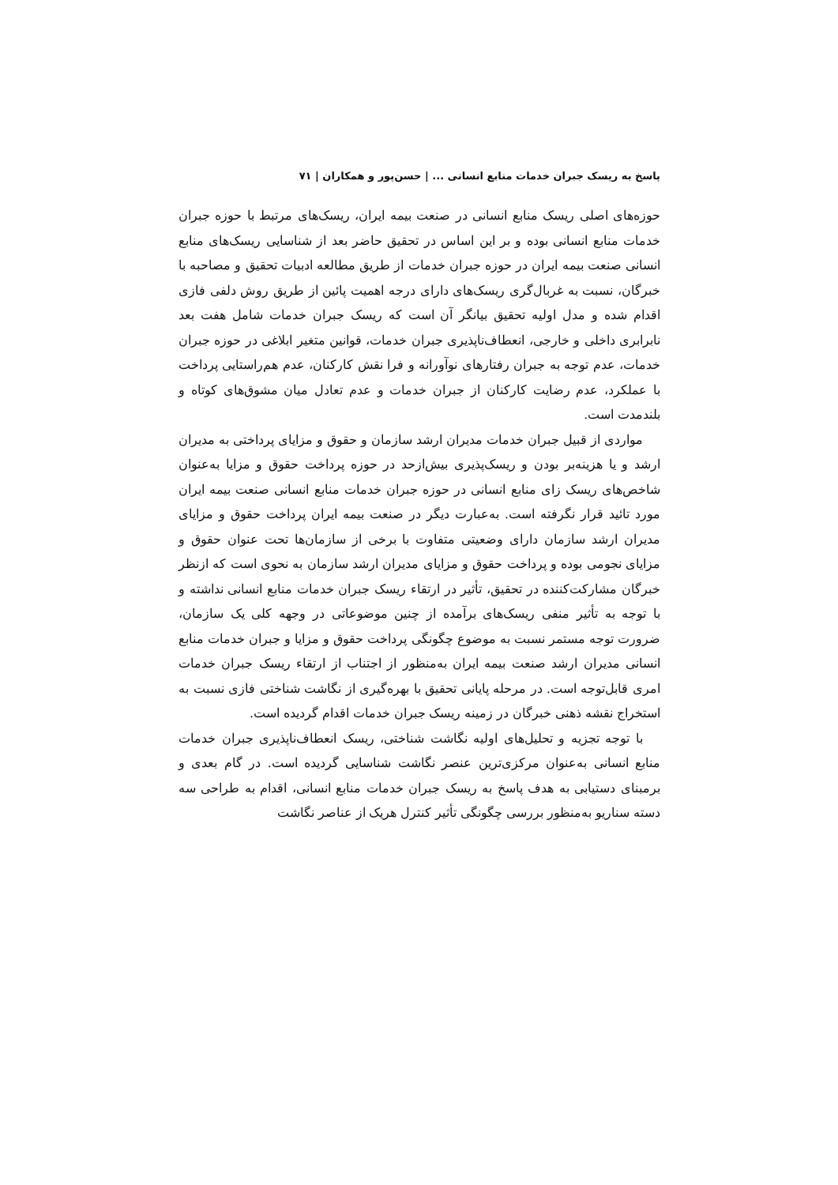پاسخ به ریسک جبران خدمات منابع انسانی ... | حسن‌پور و همکاران | ۷۱
حوزه‌های اصلی ریسک منابع انسانی در صنعت بیمه ایران، ریسک‌های مرتبط با حوزه جبران خدمات منابع انسانی بوده و بر این اساس در تحقیق حاضر بعد از شناسایی ریسک‌های منابع انسانی صنعت بیمه ایران در حوزه جبران خدمات از طریق مطالعه ادبیات تحقیق و مصاحبه با خبرگان، نسبت به غربال‌گری ریسک‌های دارای درجه اهمیت پائین از طریق روش دلفی فازی اقدام شده و مدل اولیه تحقیق بیانگر آن است که ریسک جبران خدمات شامل هفت بعد نابرابری داخلی و خارجی، انعطاف‌ناپذیری جبران خدمات، قوانین متغیر ابلاغی در حوزه جبران خدمات، عدم توجه به جبران رفتارهای نوآورانه و فرا نقش کارکنان، عدم هم‌راستایی پرداخت با عملکرد، عدم رضایت کارکنان از جبران خدمات و عدم تعادل میان مشوق‌های کوتاه و بلندمدت است.
مواردی از قبیل جبران خدمات مدیران ارشد سازمان و حقوق و مزایای پرداختی به مدیران ارشد و یا هزینه‌بر بودن و ریسک‌پذیری بیش‌ازحد در حوزه پرداخت حقوق و مزایا به‌عنوان شاخص‌های ریسک زای منابع انسانی در حوزه جبران خدمات منابع انسانی صنعت بیمه ایران مورد تائید قرار نگرفته است. به‌عبارت دیگر در صنعت بیمه ایران پرداخت حقوق و مزایای مدیران ارشد سازمان دارای وضعیتی متفاوت با برخی از سازمان‌ها تحت عنوان حقوق و مزایای نجومی بوده و پرداخت حقوق و مزایای مدیران ارشد سازمان به نحوی است که ازنظر خبرگان مشارکت‌کننده در تحقیق، تأثیر در ارتقاء ریسک جبران خدمات منابع انسانی نداشته و با توجه به تأثیر منفی ریسک‌های برآمده از چنین موضوعاتی در وجهه کلی یک سازمان، ضرورت توجه مستمر نسبت به موضوع چگونگی پرداخت حقوق و مزایا و جبران خدمات منابع انسانی مدیران ارشد صنعت بیمه ایران به‌منظور از اجتناب از ارتقاء ریسک جبران خدمات امری قابل‌توجه است. در مرحله پایانی تحقیق با بهره‌گیری از نگاشت شناختی فازی نسبت به استخراج نقشه ذهنی خبرگان در زمینه ریسک جبران خدمات اقدام گردیده است.
با توجه تجزیه و تحلیل‌های اولیه نگاشت شناختی، ریسک انعطاف‌ناپذیری جبران خدمات منابع انسانی به‌عنوان مرکزی‌ترین عنصر نگاشت شناسایی گردیده است. در گام بعدی و برمبنای دستیابی به هدف پاسخ به ریسک جبران خدمات منابع انسانی، اقدام به طراحی سه دسته سناریو به‌منظور بررسی چگونگی تأثیر کنترل هریک از عناصر نگاشت